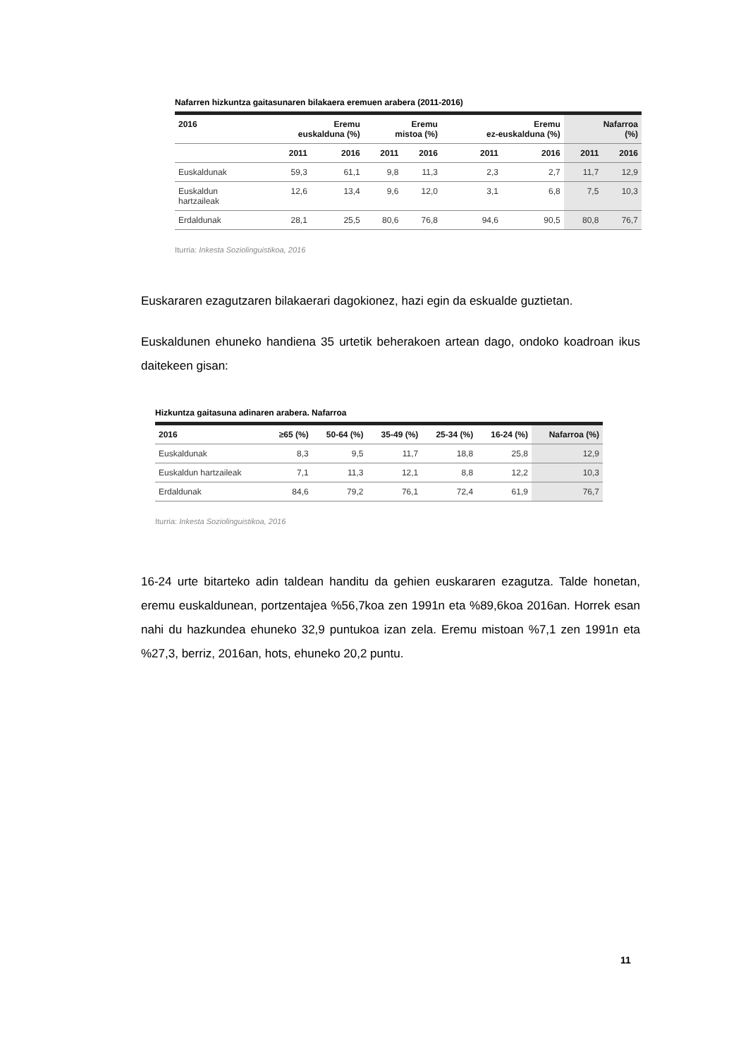Nafarren hizkuntza gaitasunaren bilakaera eremuen arabera (2011-2016)
| 2016 | Eremu euskalduna (%) | | Eremu mistoa (%) | | Eremu ez-euskalduna (%) | | Nafarroa (%) | |
| --- | --- | --- | --- | --- | --- | --- | --- | --- |
| | 2011 | 2016 | 2011 | 2016 | 2011 | 2016 | 2011 | 2016 |
| Euskaldunak | 59,3 | 61,1 | 9,8 | 11,3 | 2,3 | 2,7 | 11,7 | 12,9 |
| Euskaldun hartzaileak | 12,6 | 13,4 | 9,6 | 12,0 | 3,1 | 6,8 | 7,5 | 10,3 |
| Erdaldunak | 28,1 | 25,5 | 80,6 | 76,8 | 94,6 | 90,5 | 80,8 | 76,7 |
Iturria: Inkesta Soziolinguistikoa, 2016
Euskararen ezagutzaren bilakaerari dagokionez, hazi egin da eskualde guztietan.
Euskaldunen ehuneko handiena 35 urtetik beherakoen artean dago, ondoko koadroan ikus daitekeen gisan:
Hizkuntza gaitasuna adinaren arabera. Nafarroa
| 2016 | ≥65 (%) | 50-64 (%) | 35-49 (%) | 25-34 (%) | 16-24 (%) | Nafarroa (%) |
| --- | --- | --- | --- | --- | --- | --- |
| Euskaldunak | 8,3 | 9,5 | 11,7 | 18,8 | 25,8 | 12,9 |
| Euskaldun hartzaileak | 7,1 | 11,3 | 12,1 | 8,8 | 12,2 | 10,3 |
| Erdaldunak | 84,6 | 79,2 | 76,1 | 72,4 | 61,9 | 76,7 |
Iturria: Inkesta Soziolinguistikoa, 2016
16-24 urte bitarteko adin taldean handitu da gehien euskararen ezagutza. Talde honetan, eremu euskaldunean, portzentajea %56,7koa zen 1991n eta %89,6koa 2016an. Horrek esan nahi du hazkundea ehuneko 32,9 puntukoa izan zela. Eremu mistoan %7,1 zen 1991n eta %27,3, berriz, 2016an, hots, ehuneko 20,2 puntu.
11